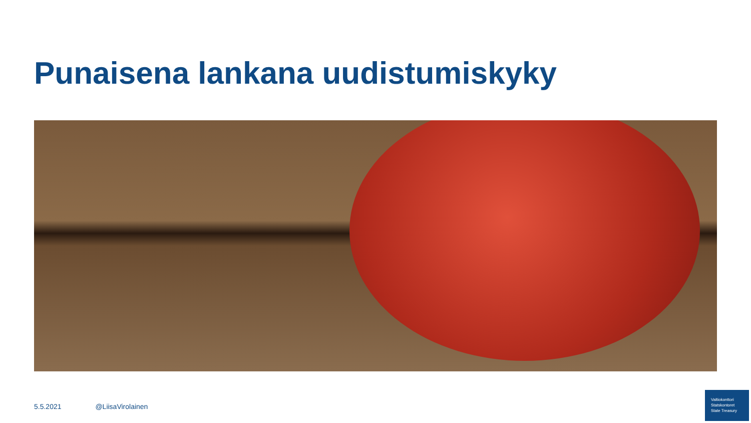Punaisena lankana uudistumiskyky
5.5.2021 @LiisaVirolainen
Valtiokonttori
Statskontoret
State Treasury